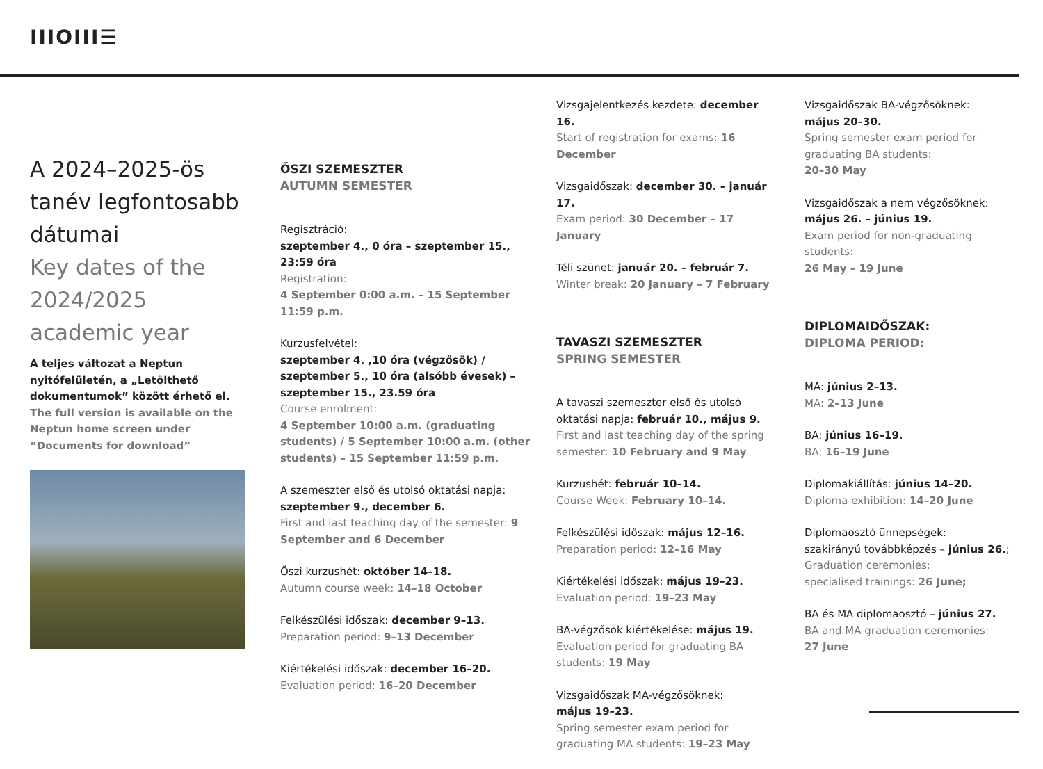IIIOIII☰
A 2024–2025-ös tanév legfontosabb dátumai
Key dates of the 2024/2025 academic year
A teljes változat a Neptun nyitófelületén, a „Letölthető dokumentumok” között érhető el.
The full version is available on the Neptun home screen under “Documents for download”
ŐSZI SZEMESZTER
AUTUMN SEMESTER
Regisztráció:
szeptember 4., 0 óra – szeptember 15., 23:59 óra
Registration:
4 September 0:00 a.m. – 15 September 11:59 p.m.
Kurzusfelvétel:
szeptember 4. ,10 óra (végzősök) / szeptember 5., 10 óra (alsóbb évesek) – szeptember 15., 23.59 óra
Course enrolment:
4 September 10:00 a.m. (graduating students) / 5 September 10:00 a.m. (other students) – 15 September 11:59 p.m.
A szemeszter első és utolsó oktatási napja: szeptember 9., december 6.
First and last teaching day of the semester: 9 September and 6 December
Őszi kurzushét: október 14–18.
Autumn course week: 14–18 October
Felkészülési időszak: december 9–13.
Preparation period: 9–13 December
Kiértékelési időszak: december 16–20.
Evaluation period: 16–20 December
Vizsgajelentkezés kezdete: december 16.
Start of registration for exams: 16 December
Vizsgaidőszak: december 30. – január 17.
Exam period: 30 December – 17 January
Téli szünet: január 20. – február 7.
Winter break: 20 January – 7 February
TAVASZI SZEMESZTER
SPRING SEMESTER
A tavaszi szemeszter első és utolsó oktatási napja: február 10., május 9.
First and last teaching day of the spring semester: 10 February and 9 May
Kurzushét: február 10–14.
Course Week: February 10–14.
Felkészülési időszak: május 12–16.
Preparation period: 12–16 May
Kiértékelési időszak: május 19–23.
Evaluation period: 19–23 May
BA-végzősök kiértékelése: május 19.
Evaluation period for graduating BA students: 19 May
Vizsgaidőszak MA-végzősöknek:
május 19–23.
Spring semester exam period for graduating MA students: 19–23 May
Vizsgaidőszak BA-végzősöknek:
május 20–30.
Spring semester exam period for graduating BA students:
20–30 May
Vizsgaidőszak a nem végzősöknek:
május 26. – június 19.
Exam period for non-graduating students:
26 May – 19 June
DIPLOMAIDŐSZAK:
DIPLOMA PERIOD:
MA: június 2–13.
MA: 2–13 June
BA: június 16–19.
BA: 16–19 June
Diplomakiállítás: június 14–20.
Diploma exhibition: 14–20 June
Diplomaosztó ünnepségek:
szakirányú továbbképzés – június 26.;
Graduation ceremonies:
specialised trainings: 26 June;
BA és MA diplomaosztó – június 27.
BA and MA graduation ceremonies:
27 June